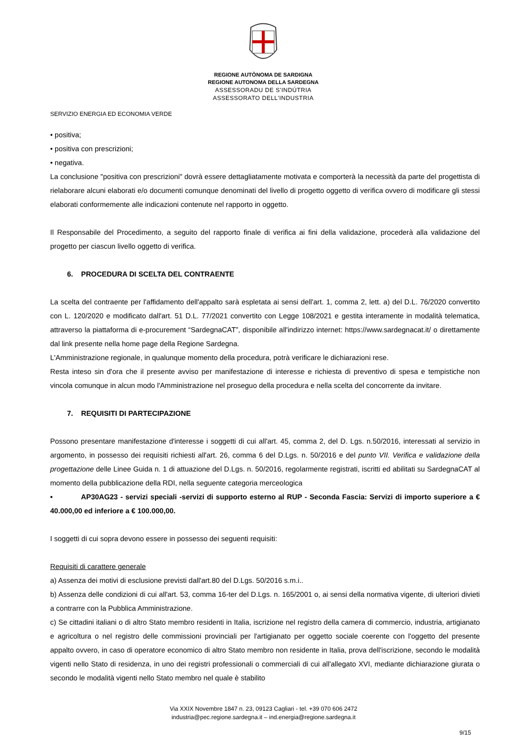REGIONE AUTÒNOMA DE SARDIGNA
REGIONE AUTONOMA DELLA SARDEGNA
ASSESSORADU DE S'INDÚTRIA
ASSESSORATO DELL'INDUSTRIA
SERVIZIO ENERGIA ED ECONOMIA VERDE
• positiva;
• positiva con prescrizioni;
• negativa.
La conclusione "positiva con prescrizioni" dovrà essere dettagliatamente motivata e comporterà la necessità da parte del progettista di rielaborare alcuni elaborati e/o documenti comunque denominati del livello di progetto oggetto di verifica ovvero di modificare gli stessi elaborati conformemente alle indicazioni contenute nel rapporto in oggetto.
Il Responsabile del Procedimento, a seguito del rapporto finale di verifica ai fini della validazione, procederà alla validazione del progetto per ciascun livello oggetto di verifica.
6. PROCEDURA DI SCELTA DEL CONTRAENTE
La scelta del contraente per l'affidamento dell'appalto sarà espletata ai sensi dell'art. 1, comma 2, lett. a) del D.L. 76/2020 convertito con L. 120/2020 e modificato dall'art. 51 D.L. 77/2021 convertito con Legge 108/2021 e gestita interamente in modalità telematica, attraverso la piattaforma di e-procurement “SardegnaCAT”, disponibile all'indirizzo internet: https://www.sardegnacat.it/ o direttamente dal link presente nella home page della Regione Sardegna.
L'Amministrazione regionale, in qualunque momento della procedura, potrà verificare le dichiarazioni rese.
Resta inteso sin d'ora che il presente avviso per manifestazione di interesse e richiesta di preventivo di spesa e tempistiche non vincola comunque in alcun modo l'Amministrazione nel proseguo della procedura e nella scelta del concorrente da invitare.
7. REQUISITI DI PARTECIPAZIONE
Possono presentare manifestazione d'interesse i soggetti di cui all'art. 45, comma 2, del D. Lgs. n.50/2016, interessati al servizio in argomento, in possesso dei requisiti richiesti all'art. 26, comma 6 del D.Lgs. n. 50/2016 e del punto VII. Verifica e validazione della progettazione delle Linee Guida n. 1 di attuazione del D.Lgs. n. 50/2016, regolarmente registrati, iscritti ed abilitati su SardegnaCAT al momento della pubblicazione della RDI, nella seguente categoria merceologica
• AP30AG23 - servizi speciali -servizi di supporto esterno al RUP - Seconda Fascia: Servizi di importo superiore a € 40.000,00 ed inferiore a € 100.000,00.
I soggetti di cui sopra devono essere in possesso dei seguenti requisiti:
Requisiti di carattere generale
a) Assenza dei motivi di esclusione previsti dall'art.80 del D.Lgs. 50/2016 s.m.i..
b) Assenza delle condizioni di cui all'art. 53, comma 16-ter del D.Lgs. n. 165/2001 o, ai sensi della normativa vigente, di ulteriori divieti a contrarre con la Pubblica Amministrazione.
c) Se cittadini italiani o di altro Stato membro residenti in Italia, iscrizione nel registro della camera di commercio, industria, artigianato e agricoltura o nel registro delle commissioni provinciali per l'artigianato per oggetto sociale coerente con l'oggetto del presente appalto ovvero, in caso di operatore economico di altro Stato membro non residente in Italia, prova dell'iscrizione, secondo le modalità vigenti nello Stato di residenza, in uno dei registri professionali o commerciali di cui all'allegato XVI, mediante dichiarazione giurata o secondo le modalità vigenti nello Stato membro nel quale è stabilito
Via XXIX Novembre 1847 n. 23, 09123 Cagliari - tel. +39 070 606 2472
industria@pec.regione.sardegna.it – ind.energia@regione.sardegna.it
9/15